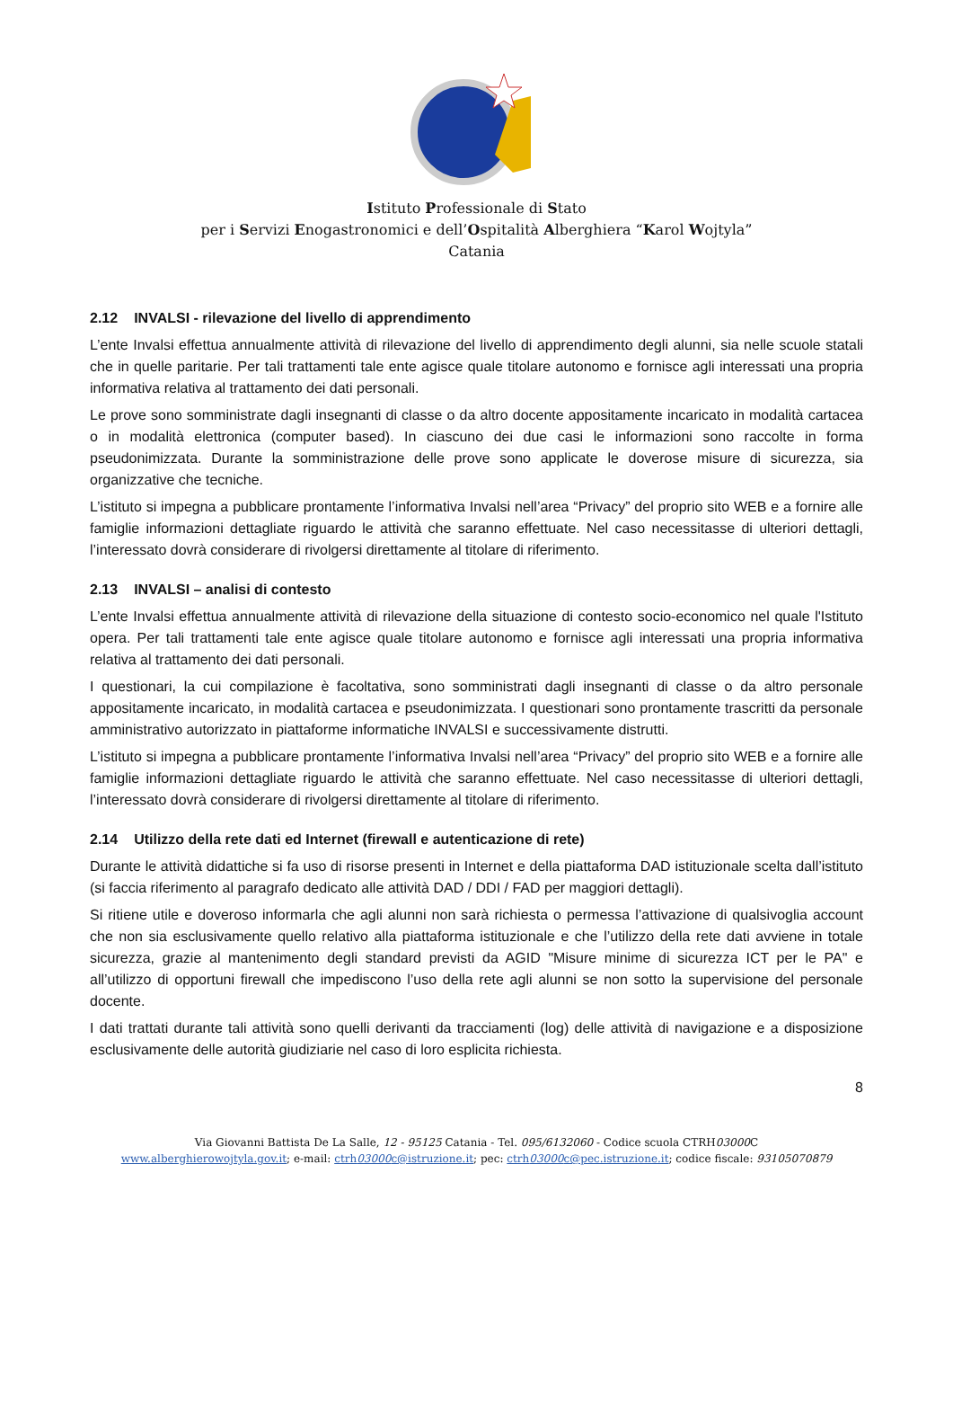Istituto Professionale di Stato
per i Servizi Enogastronomici e dell’Ospitalità Alberghiera “Karol Wojtyla”
Catania
2.12 INVALSI - rilevazione del livello di apprendimento
L’ente Invalsi effettua annualmente attività di rilevazione del livello di apprendimento degli alunni, sia nelle scuole statali che in quelle paritarie. Per tali trattamenti tale ente agisce quale titolare autonomo e fornisce agli interessati una propria informativa relativa al trattamento dei dati personali.
Le prove sono somministrate dagli insegnanti di classe o da altro docente appositamente incaricato in modalità cartacea o in modalità elettronica (computer based). In ciascuno dei due casi le informazioni sono raccolte in forma pseudonimizzata. Durante la somministrazione delle prove sono applicate le doverose misure di sicurezza, sia organizzative che tecniche.
L’istituto si impegna a pubblicare prontamente l’informativa Invalsi nell’area “Privacy” del proprio sito WEB e a fornire alle famiglie informazioni dettagliate riguardo le attività che saranno effettuate. Nel caso necessitasse di ulteriori dettagli, l’interessato dovrà considerare di rivolgersi direttamente al titolare di riferimento.
2.13 INVALSI – analisi di contesto
L’ente Invalsi effettua annualmente attività di rilevazione della situazione di contesto socio-economico nel quale l'Istituto opera. Per tali trattamenti tale ente agisce quale titolare autonomo e fornisce agli interessati una propria informativa relativa al trattamento dei dati personali.
I questionari, la cui compilazione è facoltativa, sono somministrati dagli insegnanti di classe o da altro personale appositamente incaricato, in modalità cartacea e pseudonimizzata. I questionari sono prontamente trascritti da personale amministrativo autorizzato in piattaforme informatiche INVALSI e successivamente distrutti.
L’istituto si impegna a pubblicare prontamente l’informativa Invalsi nell’area “Privacy” del proprio sito WEB e a fornire alle famiglie informazioni dettagliate riguardo le attività che saranno effettuate. Nel caso necessitasse di ulteriori dettagli, l’interessato dovrà considerare di rivolgersi direttamente al titolare di riferimento.
2.14 Utilizzo della rete dati ed Internet (firewall e autenticazione di rete)
Durante le attività didattiche si fa uso di risorse presenti in Internet e della piattaforma DAD istituzionale scelta dall’istituto (si faccia riferimento al paragrafo dedicato alle attività DAD / DDI / FAD per maggiori dettagli).
Si ritiene utile e doveroso informarla che agli alunni non sarà richiesta o permessa l’attivazione di qualsivoglia account che non sia esclusivamente quello relativo alla piattaforma istituzionale e che l’utilizzo della rete dati avviene in totale sicurezza, grazie al mantenimento degli standard previsti da AGID "Misure minime di sicurezza ICT per le PA" e all’utilizzo di opportuni firewall che impediscono l’uso della rete agli alunni se non sotto la supervisione del personale docente.
I dati trattati durante tali attività sono quelli derivanti da tracciamenti (log) delle attività di navigazione e a disposizione esclusivamente delle autorità giudiziarie nel caso di loro esplicita richiesta.
8
Via Giovanni Battista De La Salle, 12 - 95125 Catania - Tel. 095/6132060 - Codice scuola CTRH03000 C
www.alberghierowojtyla.gov.it; e-mail: ctrh03000c@istruzione.it; pec: ctrh03000c@pec.istruzione.it; codice fiscale: 93105070879